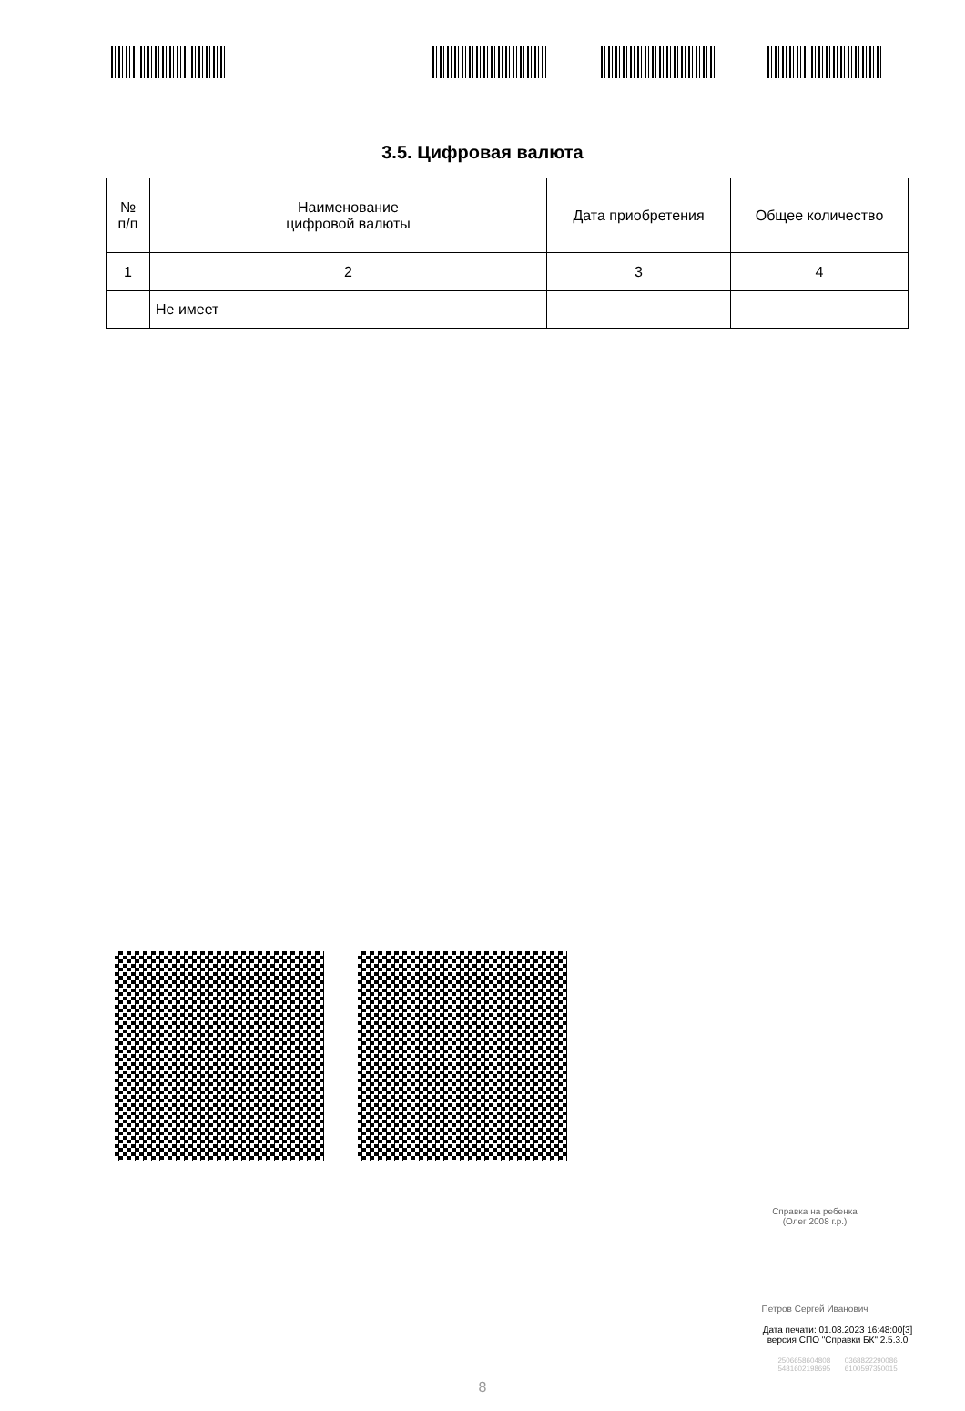3.5. Цифровая валюта
| № п/п | Наименование цифровой валюты | Дата приобретения | Общее количество |
| --- | --- | --- | --- |
| 1 | 2 | 3 | 4 |
| | Не имеет | | |
Справка на ребенка
(Олег 2008 г.р.)
Петров Сергей Иванович
Дата печати: 01.08.2023 16:48:00[3]
версия СПО "Справки БК" 2.5.3.0
2506658604808 0368822290086
5481602198695 6100597350015
8